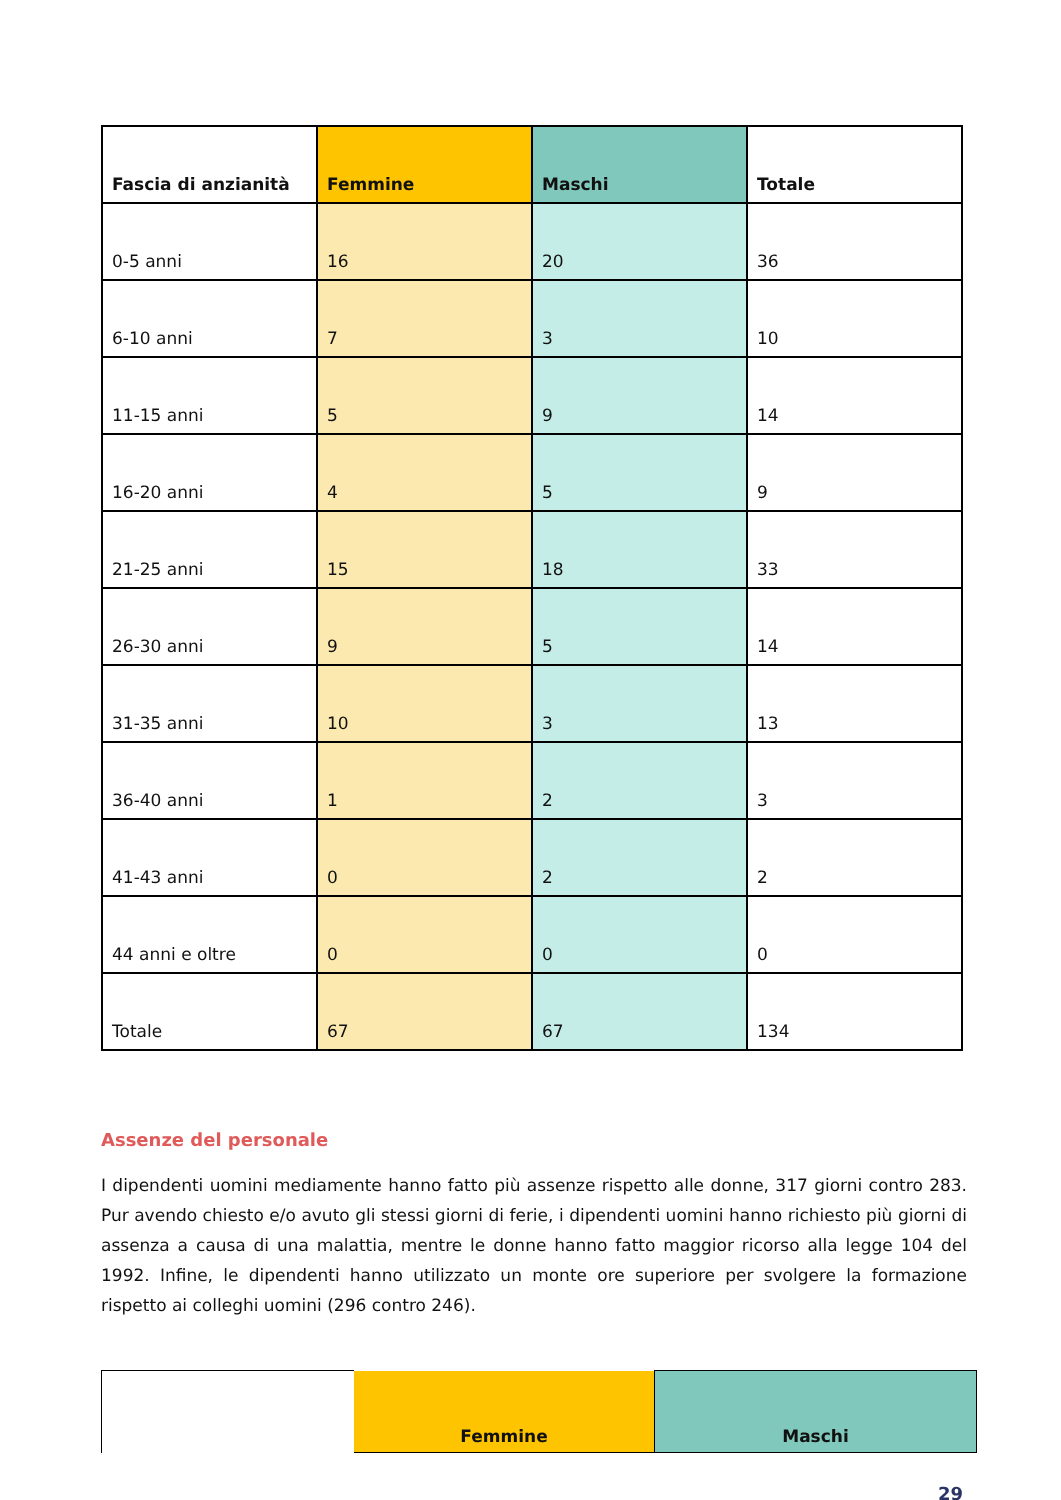| Fascia di anzianità | Femmine | Maschi | Totale |
| --- | --- | --- | --- |
| 0-5 anni | 16 | 20 | 36 |
| 6-10 anni | 7 | 3 | 10 |
| 11-15 anni | 5 | 9 | 14 |
| 16-20 anni | 4 | 5 | 9 |
| 21-25 anni | 15 | 18 | 33 |
| 26-30 anni | 9 | 5 | 14 |
| 31-35 anni | 10 | 3 | 13 |
| 36-40 anni | 1 | 2 | 3 |
| 41-43 anni | 0 | 2 | 2 |
| 44 anni e oltre | 0 | 0 | 0 |
| Totale | 67 | 67 | 134 |
Assenze del personale
I dipendenti uomini mediamente hanno fatto più assenze rispetto alle donne, 317 giorni contro 283. Pur avendo chiesto e/o avuto gli stessi giorni di ferie, i dipendenti uomini hanno richiesto più giorni di assenza a causa di una malattia, mentre le donne hanno fatto maggior ricorso alla legge 104 del 1992. Infine, le dipendenti hanno utilizzato un monte ore superiore per svolgere la formazione rispetto ai colleghi uomini (296 contro 246).
| | Femmine | Maschi |
| --- | --- | --- |
29